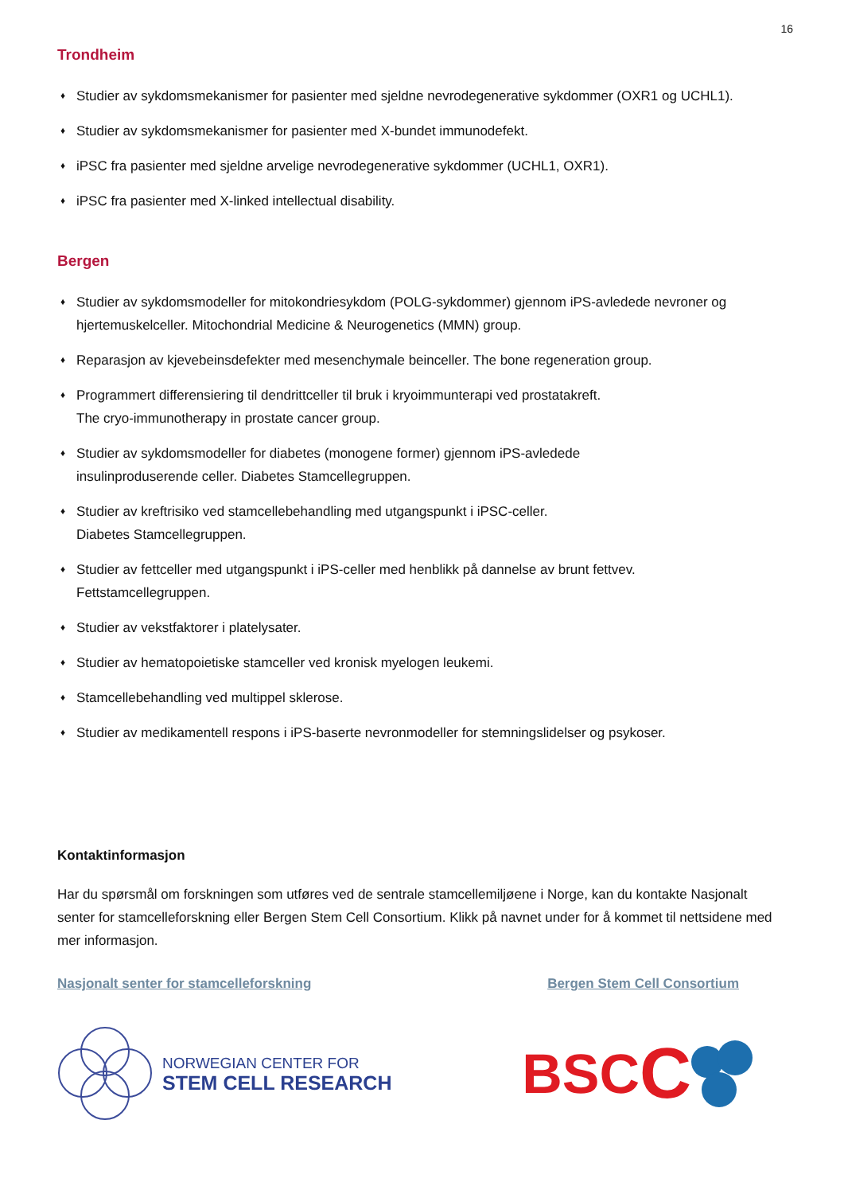16
Trondheim
♦ Studier av sykdomsmekanismer for pasienter med sjeldne nevrodegenerative sykdommer (OXR1 og UCHL1).
♦ Studier av sykdomsmekanismer for pasienter med X-bundet immunodefekt.
♦ iPSC fra pasienter med sjeldne arvelige nevrodegenerative sykdommer (UCHL1, OXR1).
♦ iPSC fra pasienter med X-linked intellectual disability.
Bergen
♦ Studier av sykdomsmodeller for mitokondriesykdom (POLG-sykdommer) gjennom iPS-avledede nevroner og hjertemuskelceller. Mitochondrial Medicine & Neurogenetics (MMN) group.
♦ Reparasjon av kjevebeinsdefekter med mesenchymale beinceller. The bone regeneration group.
♦ Programmert differensiering til dendrittceller til bruk i kryoimmunterapi ved prostatakreft.
The cryo-immunotherapy in prostate cancer group.
♦ Studier av sykdomsmodeller for diabetes (monogene former) gjennom iPS-avledede
insulinproduserende celler. Diabetes Stamcellegruppen.
♦ Studier av kreftrisiko ved stamcellebehandling med utgangspunkt i iPSC-celler.
Diabetes Stamcellegruppen.
♦ Studier av fettceller med utgangspunkt i iPS-celler med henblikk på dannelse av brunt fettvev.
Fettstamcellegruppen.
♦ Studier av vekstfaktorer i platelysater.
♦ Studier av hematopoietiske stamceller ved kronisk myelogen leukemi.
♦ Stamcellebehandling ved multippel sklerose.
♦ Studier av medikamentell respons i iPS-baserte nevronmodeller for stemningslidelser og psykoser.
Kontaktinformasjon
Har du spørsmål om forskningen som utføres ved de sentrale stamcellemiljøene i Norge, kan du kontakte Nasjonalt senter for stamcelleforskning eller Bergen Stem Cell Consortium. Klikk på navnet under for å kommet til nettsidene med mer informasjon.
Nasjonalt senter for stamcelleforskning Bergen Stem Cell Consortium
NORWEGIAN CENTER FOR
STEM CELL RESEARCH
BSC C